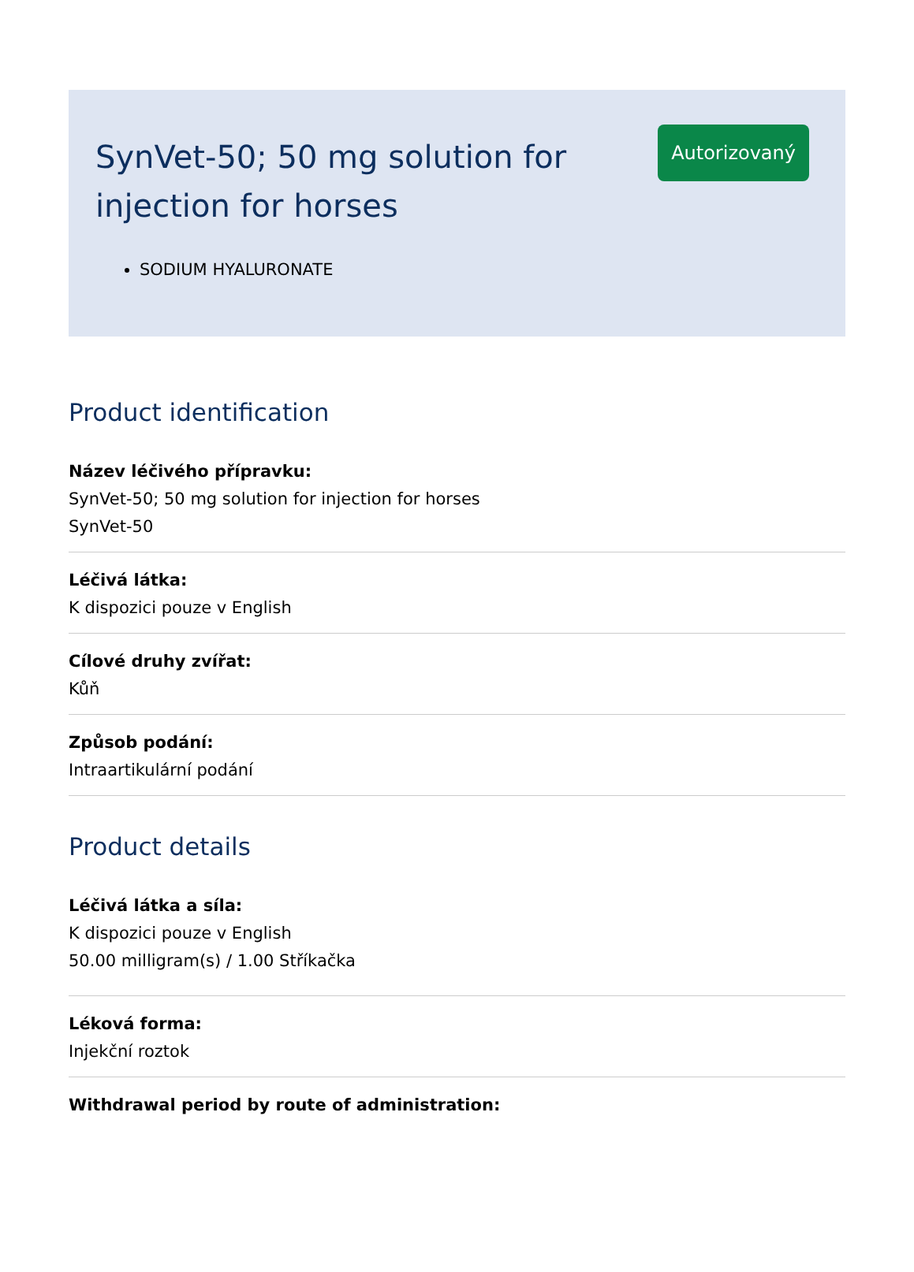SynVet-50; 50 mg solution for injection for horses
Autorizovaný
SODIUM HYALURONATE
Product identification
Název léčivého přípravku:
SynVet-50; 50 mg solution for injection for horses
SynVet-50
Léčivá látka:
K dispozici pouze v English
Cílové druhy zvířat:
Kůň
Způsob podání:
Intraartikulární podání
Product details
Léčivá látka a síla:
K dispozici pouze v English
50.00 milligram(s) / 1.00 Stříkačka
Léková forma:
Injekční roztok
Withdrawal period by route of administration: